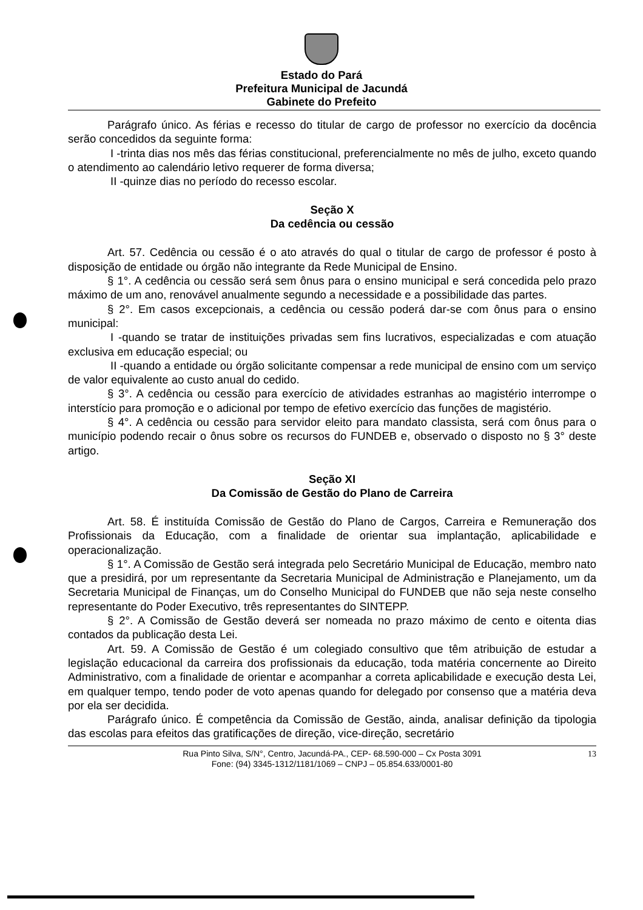Estado do Pará
Prefeitura Municipal de Jacundá
Gabinete do Prefeito
Parágrafo único. As férias e recesso do titular de cargo de professor no exercício da docência serão concedidos da seguinte forma:
I -trinta dias nos mês das férias constitucional, preferencialmente no mês de julho, exceto quando o atendimento ao calendário letivo requerer de forma diversa;
II -quinze dias no período do recesso escolar.
Seção X
Da cedência ou cessão
Art. 57. Cedência ou cessão é o ato através do qual o titular de cargo de professor é posto à disposição de entidade ou órgão não integrante da Rede Municipal de Ensino.
§ 1°. A cedência ou cessão será sem ônus para o ensino municipal e será concedida pelo prazo máximo de um ano, renovável anualmente segundo a necessidade e a possibilidade das partes.
§ 2°. Em casos excepcionais, a cedência ou cessão poderá dar-se com ônus para o ensino municipal:
I -quando se tratar de instituições privadas sem fins lucrativos, especializadas e com atuação exclusiva em educação especial; ou
II -quando a entidade ou órgão solicitante compensar a rede municipal de ensino com um serviço de valor equivalente ao custo anual do cedido.
§ 3°. A cedência ou cessão para exercício de atividades estranhas ao magistério interrompe o interstício para promoção e o adicional por tempo de efetivo exercício das funções de magistério.
§ 4°. A cedência ou cessão para servidor eleito para mandato classista, será com ônus para o município podendo recair o ônus sobre os recursos do FUNDEB e, observado o disposto no § 3° deste artigo.
Seção XI
Da Comissão de Gestão do Plano de Carreira
Art. 58. É instituída Comissão de Gestão do Plano de Cargos, Carreira e Remuneração dos Profissionais da Educação, com a finalidade de orientar sua implantação, aplicabilidade e operacionalização.
§ 1°. A Comissão de Gestão será integrada pelo Secretário Municipal de Educação, membro nato que a presidirá, por um representante da Secretaria Municipal de Administração e Planejamento, um da Secretaria Municipal de Finanças, um do Conselho Municipal do FUNDEB que não seja neste conselho representante do Poder Executivo, três representantes do SINTEPP.
§ 2°. A Comissão de Gestão deverá ser nomeada no prazo máximo de cento e oitenta dias contados da publicação desta Lei.
Art. 59. A Comissão de Gestão é um colegiado consultivo que têm atribuição de estudar a legislação educacional da carreira dos profissionais da educação, toda matéria concernente ao Direito Administrativo, com a finalidade de orientar e acompanhar a correta aplicabilidade e execução desta Lei, em qualquer tempo, tendo poder de voto apenas quando for delegado por consenso que a matéria deva por ela ser decidida.
Parágrafo único. É competência da Comissão de Gestão, ainda, analisar definição da tipologia das escolas para efeitos das gratificações de direção, vice-direção, secretário
Rua Pinto Silva, S/N°, Centro, Jacundá-PA., CEP- 68.590-000 – Cx Posta 3091
Fone: (94) 3345-1312/1181/1069 – CNPJ – 05.854.633/0001-80
13